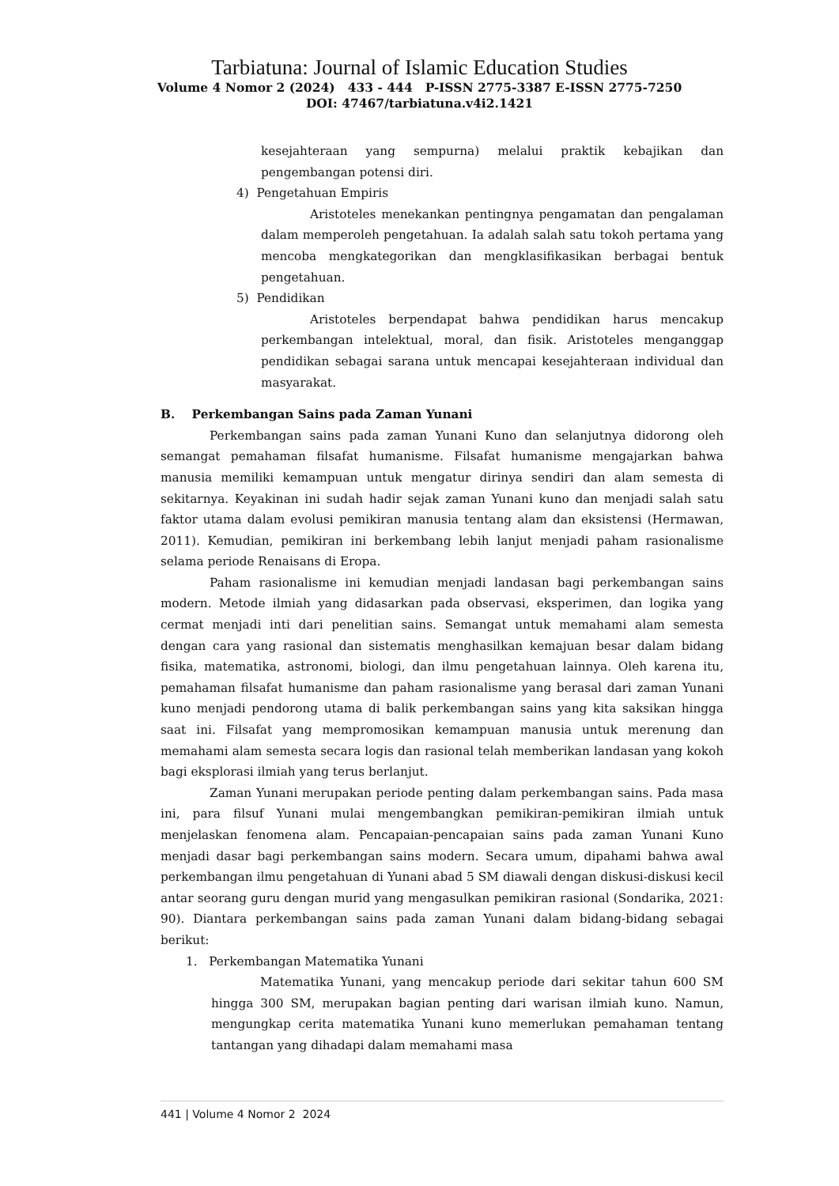Tarbiatuna: Journal of Islamic Education Studies
Volume 4 Nomor 2 (2024) 433 - 444 P-ISSN 2775-3387 E-ISSN 2775-7250
DOI: 47467/tarbiatuna.v4i2.1421
kesejahteraan yang sempurna) melalui praktik kebajikan dan pengembangan potensi diri.
4) Pengetahuan Empiris
Aristoteles menekankan pentingnya pengamatan dan pengalaman dalam memperoleh pengetahuan. Ia adalah salah satu tokoh pertama yang mencoba mengkategorikan dan mengklasifikasikan berbagai bentuk pengetahuan.
5) Pendidikan
Aristoteles berpendapat bahwa pendidikan harus mencakup perkembangan intelektual, moral, dan fisik. Aristoteles menganggap pendidikan sebagai sarana untuk mencapai kesejahteraan individual dan masyarakat.
B. Perkembangan Sains pada Zaman Yunani
Perkembangan sains pada zaman Yunani Kuno dan selanjutnya didorong oleh semangat pemahaman filsafat humanisme. Filsafat humanisme mengajarkan bahwa manusia memiliki kemampuan untuk mengatur dirinya sendiri dan alam semesta di sekitarnya. Keyakinan ini sudah hadir sejak zaman Yunani kuno dan menjadi salah satu faktor utama dalam evolusi pemikiran manusia tentang alam dan eksistensi (Hermawan, 2011). Kemudian, pemikiran ini berkembang lebih lanjut menjadi paham rasionalisme selama periode Renaisans di Eropa.
Paham rasionalisme ini kemudian menjadi landasan bagi perkembangan sains modern. Metode ilmiah yang didasarkan pada observasi, eksperimen, dan logika yang cermat menjadi inti dari penelitian sains. Semangat untuk memahami alam semesta dengan cara yang rasional dan sistematis menghasilkan kemajuan besar dalam bidang fisika, matematika, astronomi, biologi, dan ilmu pengetahuan lainnya. Oleh karena itu, pemahaman filsafat humanisme dan paham rasionalisme yang berasal dari zaman Yunani kuno menjadi pendorong utama di balik perkembangan sains yang kita saksikan hingga saat ini. Filsafat yang mempromosikan kemampuan manusia untuk merenung dan memahami alam semesta secara logis dan rasional telah memberikan landasan yang kokoh bagi eksplorasi ilmiah yang terus berlanjut.
Zaman Yunani merupakan periode penting dalam perkembangan sains. Pada masa ini, para filsuf Yunani mulai mengembangkan pemikiran-pemikiran ilmiah untuk menjelaskan fenomena alam. Pencapaian-pencapaian sains pada zaman Yunani Kuno menjadi dasar bagi perkembangan sains modern. Secara umum, dipahami bahwa awal perkembangan ilmu pengetahuan di Yunani abad 5 SM diawali dengan diskusi-diskusi kecil antar seorang guru dengan murid yang mengasulkan pemikiran rasional (Sondarika, 2021: 90). Diantara perkembangan sains pada zaman Yunani dalam bidang-bidang sebagai berikut:
1. Perkembangan Matematika Yunani
Matematika Yunani, yang mencakup periode dari sekitar tahun 600 SM hingga 300 SM, merupakan bagian penting dari warisan ilmiah kuno. Namun, mengungkap cerita matematika Yunani kuno memerlukan pemahaman tentang tantangan yang dihadapi dalam memahami masa
441 | Volume 4 Nomor 2 2024